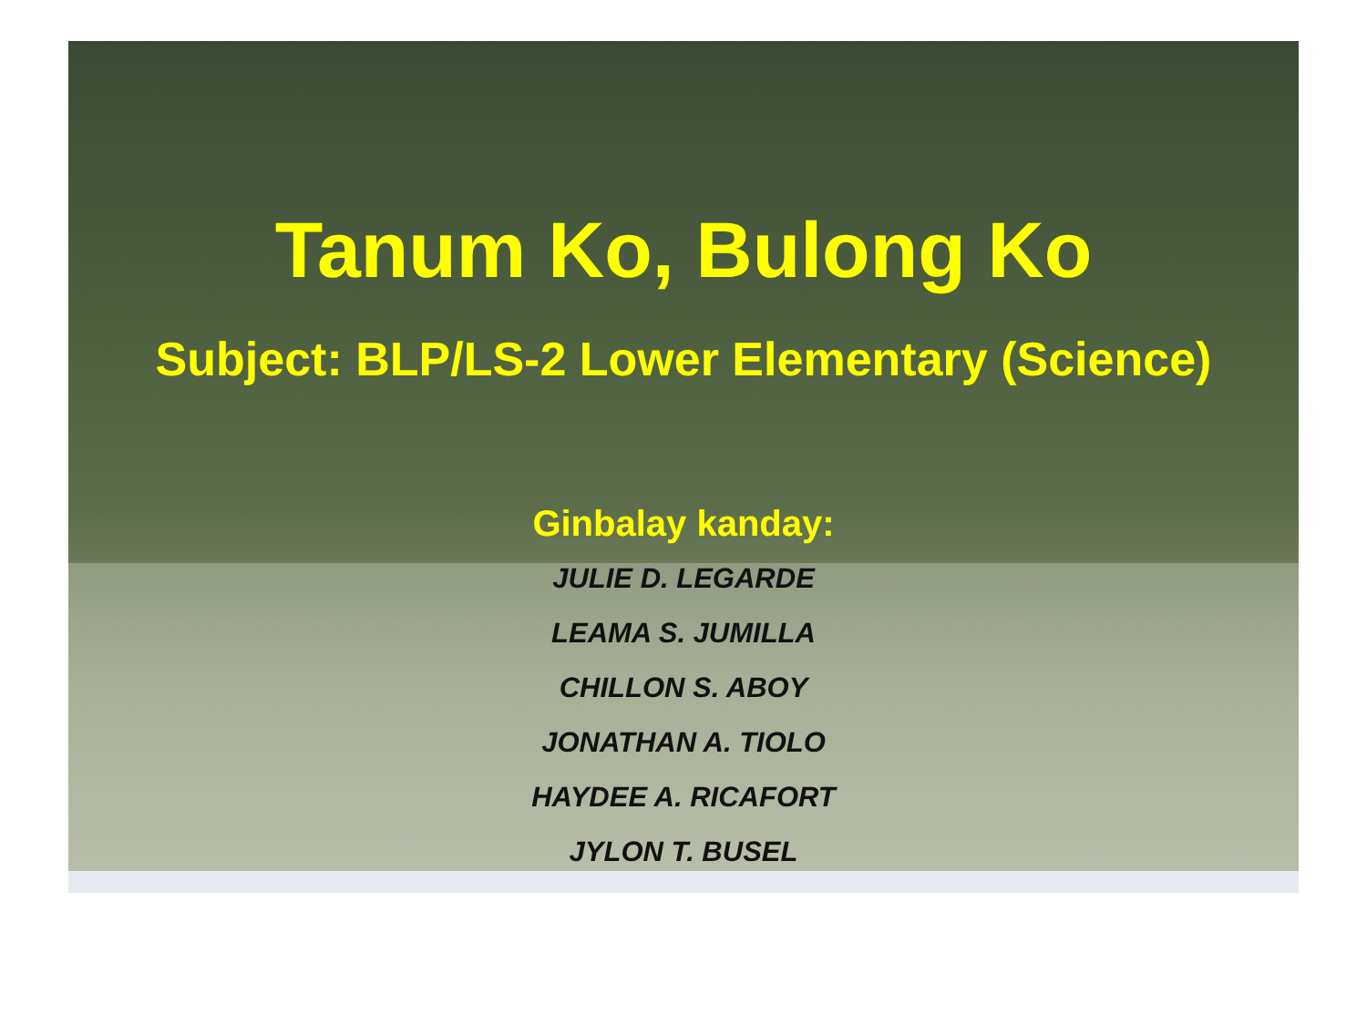Tanum Ko, Bulong Ko
Subject: BLP/LS-2 Lower Elementary (Science)
Ginbalay kanday:
JULIE D. LEGARDE
LEAMA S. JUMILLA
CHILLON S. ABOY
JONATHAN A. TIOLO
HAYDEE A. RICAFORT
JYLON T. BUSEL